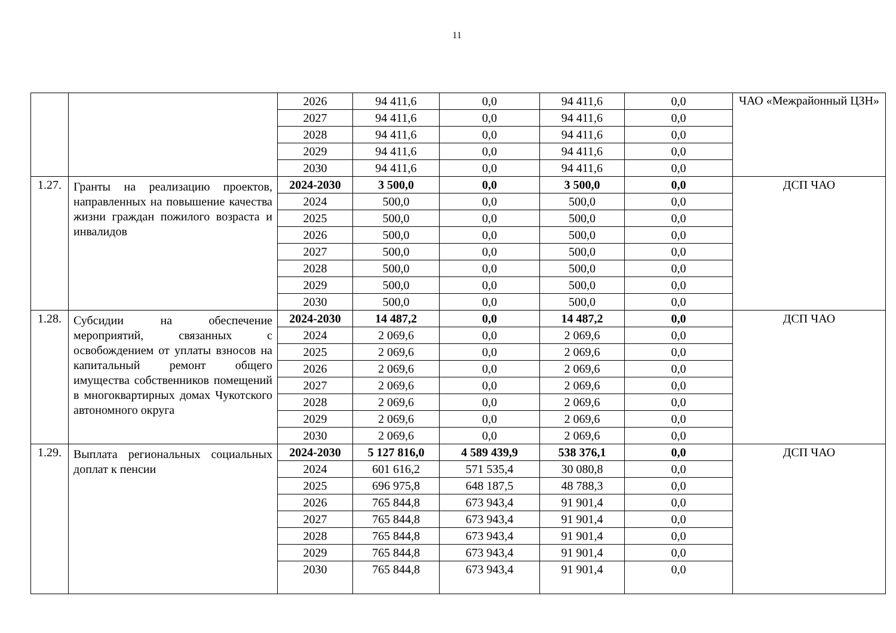11
| | | 2026 | 94 411,6 | 0,0 | 94 411,6 | 0,0 | ЧАО «Межрайонный ЦЗН» |
| | | 2027 | 94 411,6 | 0,0 | 94 411,6 | 0,0 | |
| | | 2028 | 94 411,6 | 0,0 | 94 411,6 | 0,0 | |
| | | 2029 | 94 411,6 | 0,0 | 94 411,6 | 0,0 | |
| | | 2030 | 94 411,6 | 0,0 | 94 411,6 | 0,0 | |
| 1.27. | Гранты на реализацию проектов, направленных на повышение качества жизни граждан пожилого возраста и инвалидов | 2024-2030 | 3 500,0 | 0,0 | 3 500,0 | 0,0 | ДСП ЧАО |
| | | 2024 | 500,0 | 0,0 | 500,0 | 0,0 | |
| | | 2025 | 500,0 | 0,0 | 500,0 | 0,0 | |
| | | 2026 | 500,0 | 0,0 | 500,0 | 0,0 | |
| | | 2027 | 500,0 | 0,0 | 500,0 | 0,0 | |
| | | 2028 | 500,0 | 0,0 | 500,0 | 0,0 | |
| | | 2029 | 500,0 | 0,0 | 500,0 | 0,0 | |
| | | 2030 | 500,0 | 0,0 | 500,0 | 0,0 | |
| 1.28. | Субсидии на обеспечение мероприятий, связанных с освобождением от уплаты взносов на капитальный ремонт общего имущества собственников помещений в многоквартирных домах Чукотского автономного округа | 2024-2030 | 14 487,2 | 0,0 | 14 487,2 | 0,0 | ДСП ЧАО |
| | | 2024 | 2 069,6 | 0,0 | 2 069,6 | 0,0 | |
| | | 2025 | 2 069,6 | 0,0 | 2 069,6 | 0,0 | |
| | | 2026 | 2 069,6 | 0,0 | 2 069,6 | 0,0 | |
| | | 2027 | 2 069,6 | 0,0 | 2 069,6 | 0,0 | |
| | | 2028 | 2 069,6 | 0,0 | 2 069,6 | 0,0 | |
| | | 2029 | 2 069,6 | 0,0 | 2 069,6 | 0,0 | |
| | | 2030 | 2 069,6 | 0,0 | 2 069,6 | 0,0 | |
| 1.29. | Выплата региональных социальных доплат к пенсии | 2024-2030 | 5 127 816,0 | 4 589 439,9 | 538 376,1 | 0,0 | ДСП ЧАО |
| | | 2024 | 601 616,2 | 571 535,4 | 30 080,8 | 0,0 | |
| | | 2025 | 696 975,8 | 648 187,5 | 48 788,3 | 0,0 | |
| | | 2026 | 765 844,8 | 673 943,4 | 91 901,4 | 0,0 | |
| | | 2027 | 765 844,8 | 673 943,4 | 91 901,4 | 0,0 | |
| | | 2028 | 765 844,8 | 673 943,4 | 91 901,4 | 0,0 | |
| | | 2029 | 765 844,8 | 673 943,4 | 91 901,4 | 0,0 | |
| | | 2030 | 765 844,8 | 673 943,4 | 91 901,4 | 0,0 | |